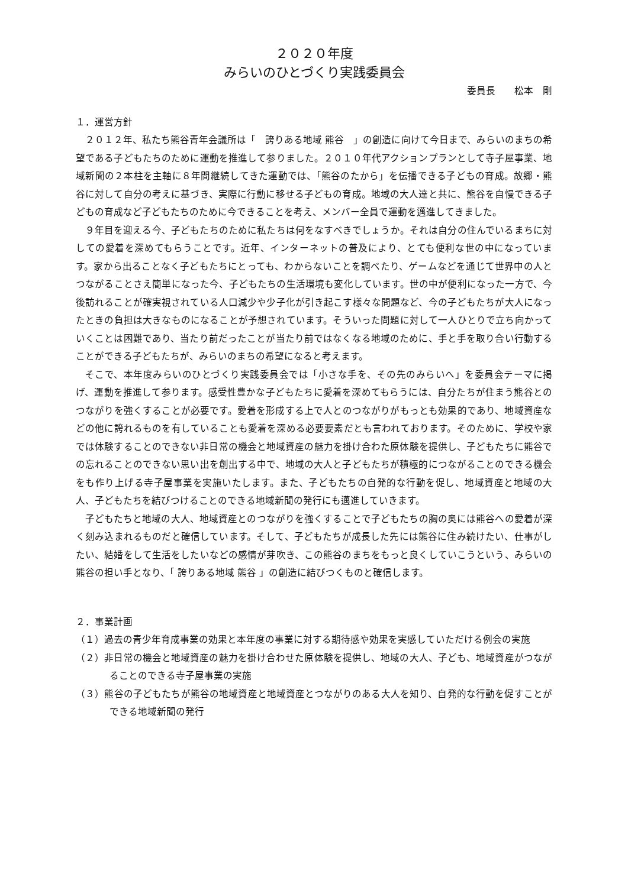２０２０年度
みらいのひとづくり実践委員会
委員長　　松本　剛
１．運営方針
２０１２年、私たち熊谷青年会議所は「　誇りある地域 熊谷　」の創造に向けて今日まで、みらいのまちの希望である子どもたちのために運動を推進して参りました。２０１０年代アクションプランとして寺子屋事業、地域新聞の２本柱を主軸に８年間継続してきた運動では、「熊谷のたから」を伝播できる子どもの育成。故郷・熊谷に対して自分の考えに基づき、実際に行動に移せる子どもの育成。地域の大人達と共に、熊谷を自慢できる子どもの育成など子どもたちのために今できることを考え、メンバー全員で運動を邁進してきました。
９年目を迎える今、子どもたちのために私たちは何をなすべきでしょうか。それは自分の住んでいるまちに対しての愛着を深めてもらうことです。近年、インターネットの普及により、とても便利な世の中になっています。家から出ることなく子どもたちにとっても、わからないことを調べたり、ゲームなどを通じて世界中の人とつながることさえ簡単になった今、子どもたちの生活環境も変化しています。世の中が便利になった一方で、今後訪れることが確実視されている人口減少や少子化が引き起こす様々な問題など、今の子どもたちが大人になったときの負担は大きなものになることが予想されています。そういった問題に対して一人ひとりで立ち向かっていくことは困難であり、当たり前だったことが当たり前ではなくなる地域のために、手と手を取り合い行動することができる子どもたちが、みらいのまちの希望になると考えます。
そこで、本年度みらいのひとづくり実践委員会では「小さな手を、その先のみらいへ」を委員会テーマに掲げ、運動を推進して参ります。感受性豊かな子どもたちに愛着を深めてもらうには、自分たちが住まう熊谷とのつながりを強くすることが必要です。愛着を形成する上で人とのつながりがもっとも効果的であり、地域資産などの他に誇れるものを有していることも愛着を深める必要要素だとも言われております。そのために、学校や家では体験することのできない非日常の機会と地域資産の魅力を掛け合わた原体験を提供し、子どもたちに熊谷での忘れることのできない思い出を創出する中で、地域の大人と子どもたちが積極的につながることのできる機会をも作り上げる寺子屋事業を実施いたします。また、子どもたちの自発的な行動を促し、地域資産と地域の大人、子どもたちを結びつけることのできる地域新聞の発行にも邁進していきます。
子どもたちと地域の大人、地域資産とのつながりを強くすることで子どもたちの胸の奥には熊谷への愛着が深く刻み込まれるものだと確信しています。そして、子どもたちが成長した先には熊谷に住み続けたい、仕事がしたい、結婚をして生活をしたいなどの感情が芽吹き、この熊谷のまちをもっと良くしていこうという、みらいの熊谷の担い手となり、「 誇りある地域 熊谷 」の創造に結びつくものと確信します。
２．事業計画
（１）過去の青少年育成事業の効果と本年度の事業に対する期待感や効果を実感していただける例会の実施
（２）非日常の機会と地域資産の魅力を掛け合わせた原体験を提供し、地域の大人、子ども、地域資産がつながることのできる寺子屋事業の実施
（３）熊谷の子どもたちが熊谷の地域資産と地域資産とつながりのある大人を知り、自発的な行動を促すことができる地域新聞の発行